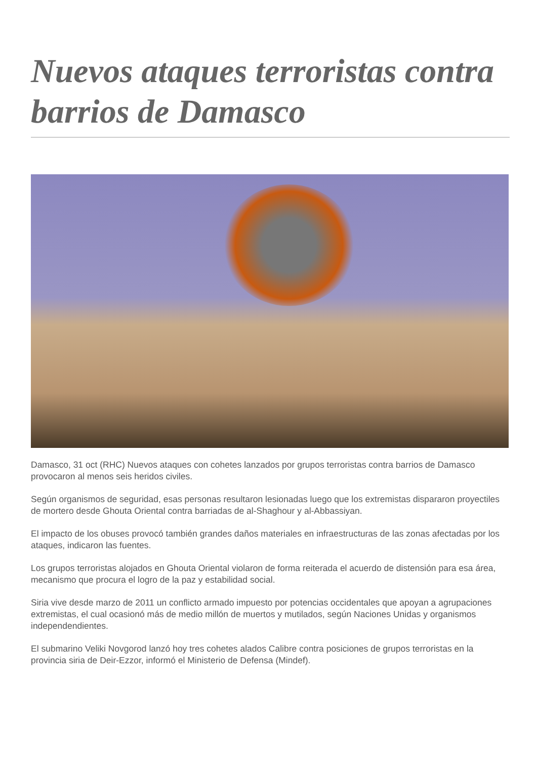Nuevos ataques terroristas contra barrios de Damasco
Damasco, 31 oct (RHC) Nuevos ataques con cohetes lanzados por grupos terroristas contra barrios de Damasco provocaron al menos seis heridos civiles.
Según organismos de seguridad, esas personas resultaron lesionadas luego que los extremistas dispararon proyectiles de mortero desde Ghouta Oriental contra barriadas de al-Shaghour y al-Abbassiyan.
El impacto de los obuses provocó también grandes daños materiales en infraestructuras de las zonas afectadas por los ataques, indicaron las fuentes.
Los grupos terroristas alojados en Ghouta Oriental violaron de forma reiterada el acuerdo de distensión para esa área, mecanismo que procura el logro de la paz y estabilidad social.
Siria vive desde marzo de 2011 un conflicto armado impuesto por potencias occidentales que apoyan a agrupaciones extremistas, el cual ocasionó más de medio millón de muertos y mutilados, según Naciones Unidas y organismos independendientes.
El submarino Veliki Novgorod lanzó hoy tres cohetes alados Calibre contra posiciones de grupos terroristas en la provincia siria de Deir-Ezzor, informó el Ministerio de Defensa (Mindef).